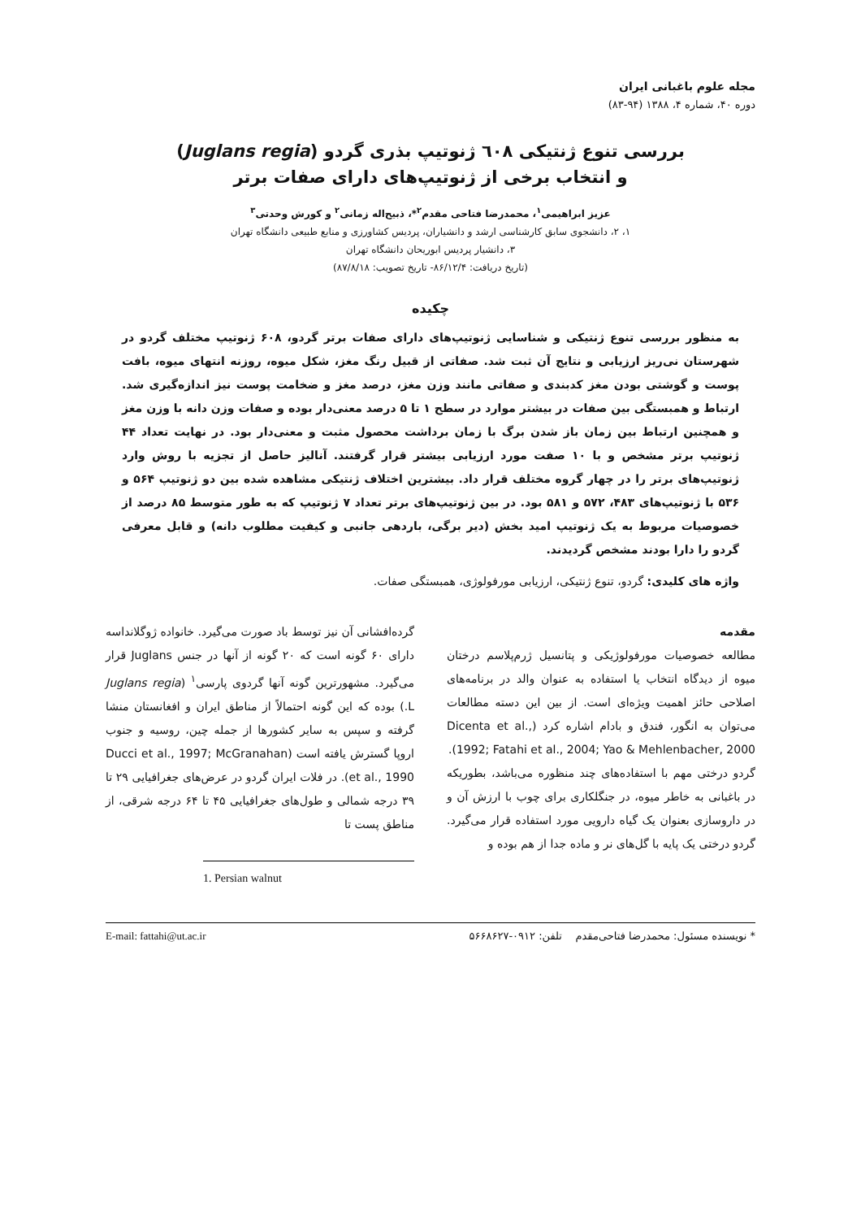مجله علوم باغبانی ایران
دوره ۴۰، شماره ۴، ۱۳۸۸ (۹۴-۸۳)
بررسی تنوع ژنتیکی ٦٠٨ ژنوتیپ بذری گردو (Juglans regia)
و انتخاب برخی از ژنوتیپ‌های دارای صفات برتر
عزیز ابراهیمی<sup>۱</sup>، محمدرضا فتاحی مقدم<sup>۲</sup>*، ذبیح‌اله زمانی<sup>۲</sup> و کورش وحدتی<sup>۳</sup>
۱، ۲، دانشجوی سابق کارشناسی ارشد و دانشیاران، پردیس کشاورزی و منابع طبیعی دانشگاه تهران
۳، دانشیار پردیس ابوریحان دانشگاه تهران
(تاریخ دریافت: ۸۶/۱۲/۴- تاریخ تصویب: ۸۷/۸/۱۸)
چکیده
به منظور بررسی تنوع ژنتیکی و شناسایی ژنوتیپ‌های دارای صفات برتر گردو، ۶۰۸ ژنوتیپ مختلف گردو در شهرستان نی‌ریز ارزیابی و نتایج آن ثبت شد. صفاتی از قبیل رنگ مغز، شکل میوه، روزنه انتهای میوه، بافت پوست و گوشتی بودن مغز کدبندی و صفاتی مانند وزن مغز، درصد مغز و ضخامت پوست نیز اندازه‌گیری شد. ارتباط و همبستگی بین صفات در بیشتر موارد در سطح ۱ تا ۵ درصد معنی‌دار بوده و صفات وزن دانه با وزن مغز و همچنین ارتباط بین زمان باز شدن برگ با زمان برداشت محصول مثبت و معنی‌دار بود. در نهایت تعداد ۴۴ ژنوتیپ برتر مشخص و با ۱۰ صفت مورد ارزیابی بیشتر قرار گرفتند. آنالیز حاصل از تجزیه با روش وارد ژنوتیپ‌های برتر را در چهار گروه مختلف قرار داد. بیشترین اختلاف ژنتیکی مشاهده شده بین دو ژنوتیپ ۵۶۴ و ۵۳۶ با ژنوتیپ‌های ۴۸۳، ۵۷۲ و ۵۸۱ بود. در بین ژنوتیپ‌های برتر تعداد ۷ ژنوتیپ که به طور متوسط ۸۵ درصد از خصوصیات مربوط به یک ژنوتیپ امید بخش (دیر برگی، باردهی جانبی و کیفیت مطلوب دانه) و قابل معرفی گردو را دارا بودند مشخص گردیدند.
واژه های کلیدی: گردو، تنوع ژنتیکی، ارزیابی مورفولوژی، همبستگی صفات.
مقدمه
مطالعه خصوصیات مورفولوژیکی و پتانسیل ژرم‌پلاسم درختان میوه از دیدگاه انتخاب یا استفاده به عنوان والد در برنامه‌های اصلاحی حائز اهمیت ویژه‌ای است. از بین این دسته مطالعات می‌توان به انگور، فندق و بادام اشاره کرد (Dicenta et al., 1992; Fatahi et al., 2004; Yao & Mehlenbacher, 2000).
گردو درختی مهم با استفاده‌های چند منظوره می‌باشد، بطوریکه در باغبانی به خاطر میوه، در جنگلکاری برای چوب با ارزش آن و در داروسازی بعنوان یک گیاه دارویی مورد استفاده قرار می‌گیرد. گردو درختی یک پایه با گل‌های نر و ماده جدا از هم بوده و
گرده‌افشانی آن نیز توسط باد صورت می‌گیرد. خانواده ژوگلانداسه دارای ۶۰ گونه است که ۲۰ گونه از آنها در جنس Juglans قرار می‌گیرد. مشهورترین گونه آنها گردوی پارسی<sup>۱</sup> (Juglans regia L.) بوده که این گونه احتمالاً از مناطق ایران و افغانستان منشا گرفته و سپس به سایر کشورها از جمله چین، روسیه و جنوب اروپا گسترش یافته است (Ducci et al., 1997; McGranahan et al., 1990). در فلات ایران گردو در عرض‌های جغرافیایی ۲۹ تا ۳۹ درجه شمالی و طول‌های جغرافیایی ۴۵ تا ۶۴ درجه شرقی، از مناطق پست تا
1. Persian walnut
* نویسنده مسئول: محمدرضا فتاحی‌مقدم تلفن: ۰۹۱۲-۵۶۶۸۶۲۷ E-mail: fattahi@ut.ac.ir